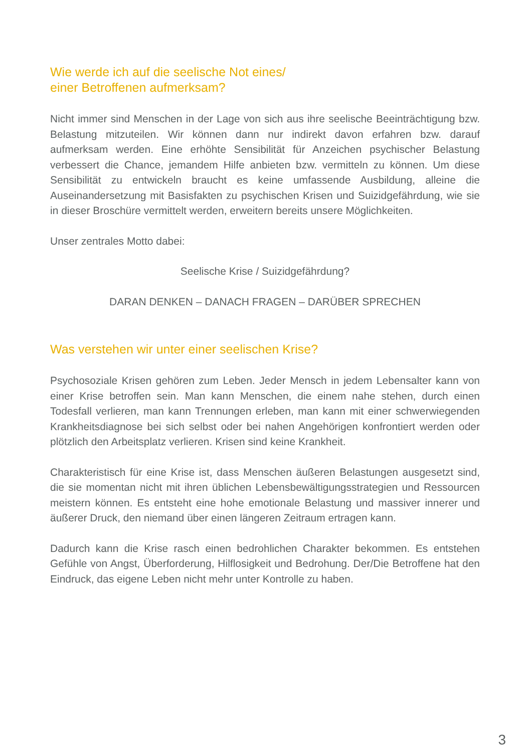Wie werde ich auf die seelische Not eines/
einer Betroffenen aufmerksam?
Nicht immer sind Menschen in der Lage von sich aus ihre seelische Beeinträchtigung bzw. Belastung mitzuteilen. Wir können dann nur indirekt davon erfahren bzw. darauf aufmerksam werden. Eine erhöhte Sensibilität für Anzeichen psychischer Belastung verbessert die Chance, jemandem Hilfe anbieten bzw. vermitteln zu können. Um diese Sensibilität zu entwickeln braucht es keine umfassende Ausbildung, alleine die Auseinandersetzung mit Basisfakten zu psychischen Krisen und Suizidgefährdung, wie sie in dieser Broschüre vermittelt werden, erweitern bereits unsere Möglichkeiten.
Unser zentrales Motto dabei:
Seelische Krise / Suizidgefährdung?
DARAN DENKEN – DANACH FRAGEN – DARÜBER SPRECHEN
Was verstehen wir unter einer seelischen Krise?
Psychosoziale Krisen gehören zum Leben. Jeder Mensch in jedem Lebensalter kann von einer Krise betroffen sein. Man kann Menschen, die einem nahe stehen, durch einen Todesfall verlieren, man kann Trennungen erleben, man kann mit einer schwerwiegenden Krankheitsdiagnose bei sich selbst oder bei nahen Angehörigen konfrontiert werden oder plötzlich den Arbeitsplatz verlieren. Krisen sind keine Krankheit.
Charakteristisch für eine Krise ist, dass Menschen äußeren Belastungen ausgesetzt sind, die sie momentan nicht mit ihren üblichen Lebensbewältigungsstrategien und Ressourcen meistern können. Es entsteht eine hohe emotionale Belastung und massiver innerer und äußerer Druck, den niemand über einen längeren Zeitraum ertragen kann.
Dadurch kann die Krise rasch einen bedrohlichen Charakter bekommen. Es entstehen Gefühle von Angst, Überforderung, Hilflosigkeit und Bedrohung. Der/Die Betroffene hat den Eindruck, das eigene Leben nicht mehr unter Kontrolle zu haben.
3